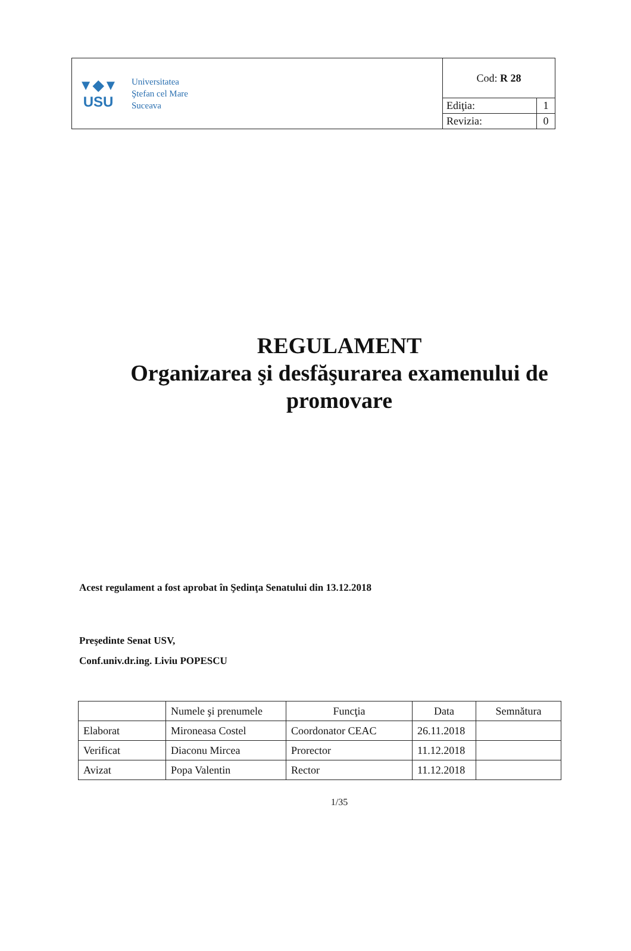| ▼◆▼ USU Universitatea Ştefan cel Mare Suceava | Cod: R 28 | |
| | Ediţia: | 1 |
| | Revizia: | 0 |
REGULAMENT
Organizarea şi desfăşurarea examenului de
promovare
Acest regulament a fost aprobat în Şedinţa Senatului din 13.12.2018
Preşedinte Senat USV,
Conf.univ.dr.ing. Liviu POPESCU
| | Numele şi prenumele | Funcţia | Data | Semnătura |
| --- | --- | --- | --- | --- |
| Elaborat | Mironeasa Costel | Coordonator CEAC | 26.11.2018 | |
| Verificat | Diaconu Mircea | Prorector | 11.12.2018 | |
| Avizat | Popa Valentin | Rector | 11.12.2018 | |
1/35